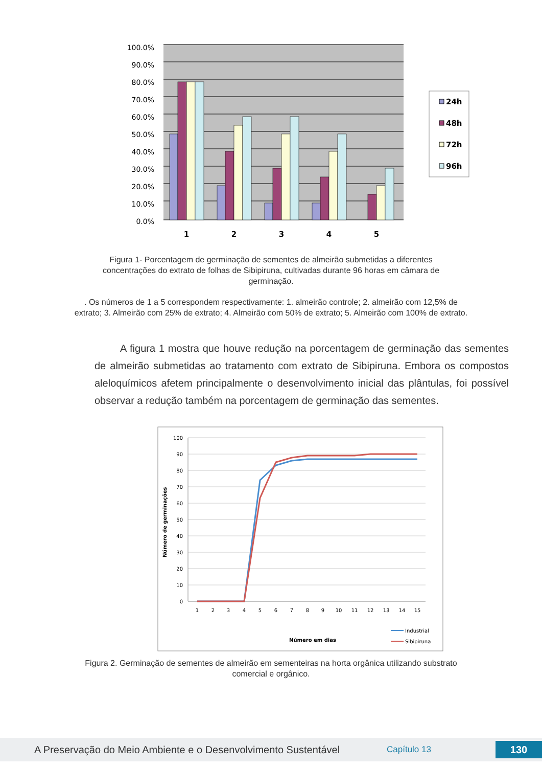100.0%
90.0%
80.0%
70.0%
60.0%
50.0%
40.0%
30.0%
20.0%
10.0%
0.0%
1
2
3
4
5
24h
48h
72h
96h
Figura 1- Porcentagem de germinação de sementes de almeirão submetidas a diferentes concentrações do extrato de folhas de Sibipiruna, cultivadas durante 96 horas em câmara de germinação.
. Os números de 1 a 5 correspondem respectivamente: 1. almeirão controle; 2. almeirão com 12,5% de extrato; 3. Almeirão com 25% de extrato; 4. Almeirão com 50% de extrato; 5. Almeirão com 100% de extrato.
A figura 1 mostra que houve redução na porcentagem de germinação das sementes de almeirão submetidas ao tratamento com extrato de Sibipiruna. Embora os compostos aleloquímicos afetem principalmente o desenvolvimento inicial das plântulas, foi possível observar a redução também na porcentagem de germinação das sementes.
100
90
80
70
60
50
40
30
20
10
0
Número de germinações
1
2
3
4
5
6
7
8
9
10
11
12
13
14
15
Número em dias
Industrial
Sibipiruna
Figura 2. Germinação de sementes de almeirão em sementeiras na horta orgânica utilizando substrato comercial e orgânico.
A Preservação do Meio Ambiente e o Desenvolvimento Sustentável
Capítulo 13
130